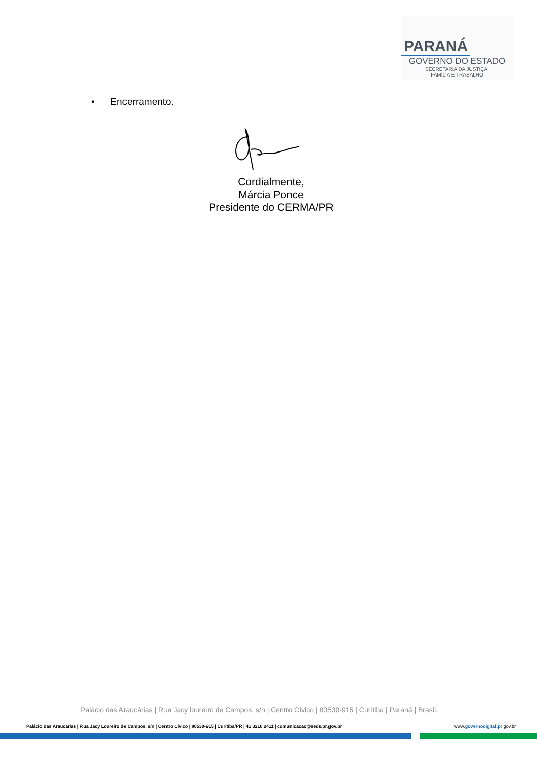PARANÁ
GOVERNO DO ESTADO
SECRETARIA DA JUSTIÇA,
FAMÍLIA E TRABALHO
• Encerramento.
Cordialmente,
Márcia Ponce
Presidente do CERMA/PR
Palácio das Araucárias | Rua Jacy loureiro de Campos, s/n | Centro Cívico | 80530-915 | Curitiba | Paraná | Brasil.
Palácio das Araucárias | Rua Jacy Loureiro de Campos, s/n | Centro Cívico | 80530-915 | Curitiba/PR | 41 3210 2411 | comunicacao@seds.pr.gov.br www.governodigital.pr.gov.br